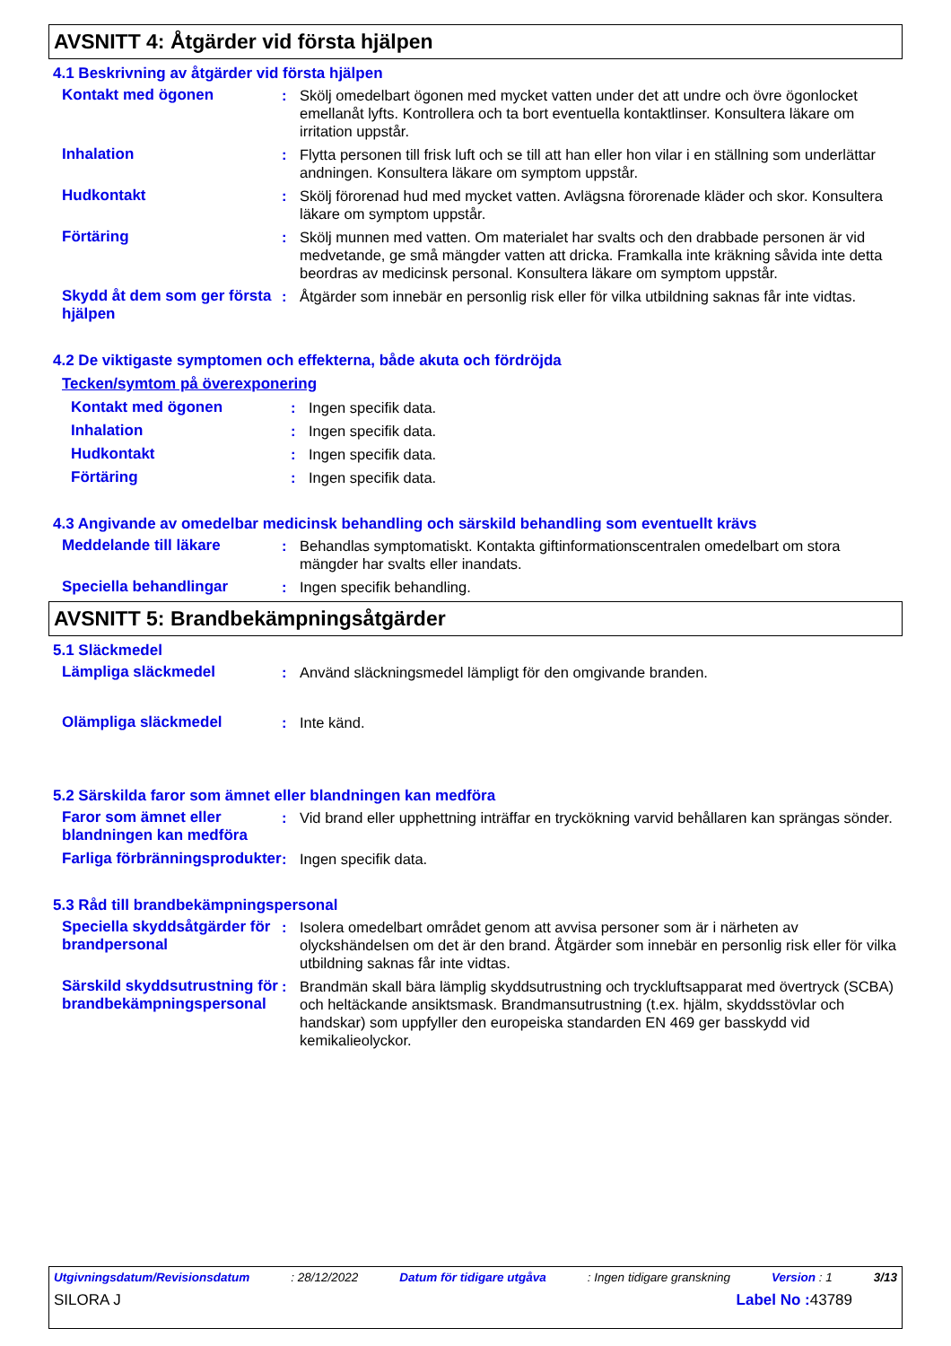AVSNITT 4: Åtgärder vid första hjälpen
4.1 Beskrivning av åtgärder vid första hjälpen
Kontakt med ögonen : Skölj omedelbart ögonen med mycket vatten under det att undre och övre ögonlocket emellanåt lyfts. Kontrollera och ta bort eventuella kontaktlinser. Konsultera läkare om irritation uppstår.
Inhalation : Flytta personen till frisk luft och se till att han eller hon vilar i en ställning som underlättar andningen. Konsultera läkare om symptom uppstår.
Hudkontakt : Skölj förorenad hud med mycket vatten. Avlägsna förorenade kläder och skor. Konsultera läkare om symptom uppstår.
Förtäring : Skölj munnen med vatten. Om materialet har svalts och den drabbade personen är vid medvetande, ge små mängder vatten att dricka. Framkalla inte kräkning såvida inte detta beordras av medicinsk personal. Konsultera läkare om symptom uppstår.
Skydd åt dem som ger första hjälpen
: Åtgärder som innebär en personlig risk eller för vilka utbildning saknas får inte vidtas.
4.2 De viktigaste symptomen och effekterna, både akuta och fördröjda
Tecken/symtom på överexponering
Kontakt med ögonen : Ingen specifik data.
Inhalation : Ingen specifik data.
Hudkontakt : Ingen specifik data.
Förtäring : Ingen specifik data.
4.3 Angivande av omedelbar medicinsk behandling och särskild behandling som eventuellt krävs
Meddelande till läkare : Behandlas symptomatiskt. Kontakta giftinformationscentralen omedelbart om stora mängder har svalts eller inandats.
Speciella behandlingar : Ingen specifik behandling.
AVSNITT 5: Brandbekämpningsåtgärder
5.1 Släckmedel
Lämpliga släckmedel : Använd släckningsmedel lämpligt för den omgivande branden.
Olämpliga släckmedel : Inte känd.
5.2 Särskilda faror som ämnet eller blandningen kan medföra
Faror som ämnet eller blandningen kan medföra
: Vid brand eller upphettning inträffar en tryckökning varvid behållaren kan sprängas sönder.
Farliga förbränningsprodukter
: Ingen specifik data.
5.3 Råd till brandbekämpningspersonal
Speciella skyddsåtgärder för brandpersonal
: Isolera omedelbart området genom att avvisa personer som är i närheten av olyckshändelsen om det är den brand. Åtgärder som innebär en personlig risk eller för vilka utbildning saknas får inte vidtas.
Särskild skyddsutrustning för brandbekämpningspersonal
: Brandmän skall bära lämplig skyddsutrustning och tryckluftsapparat med övertryck (SCBA) och heltäckande ansiktsmask. Brandmansutrustning (t.ex. hjälm, skyddsstövlar och handskar) som uppfyller den europeiska standarden EN 469 ger basskydd vid kemikalieolyckor.
Utgivningsdatum/Revisionsdatum: 28/12/2022 Datum för tidigare utgåva: Ingen tidigare granskning Version : 1 3/13
SILORA J Label No : 43789